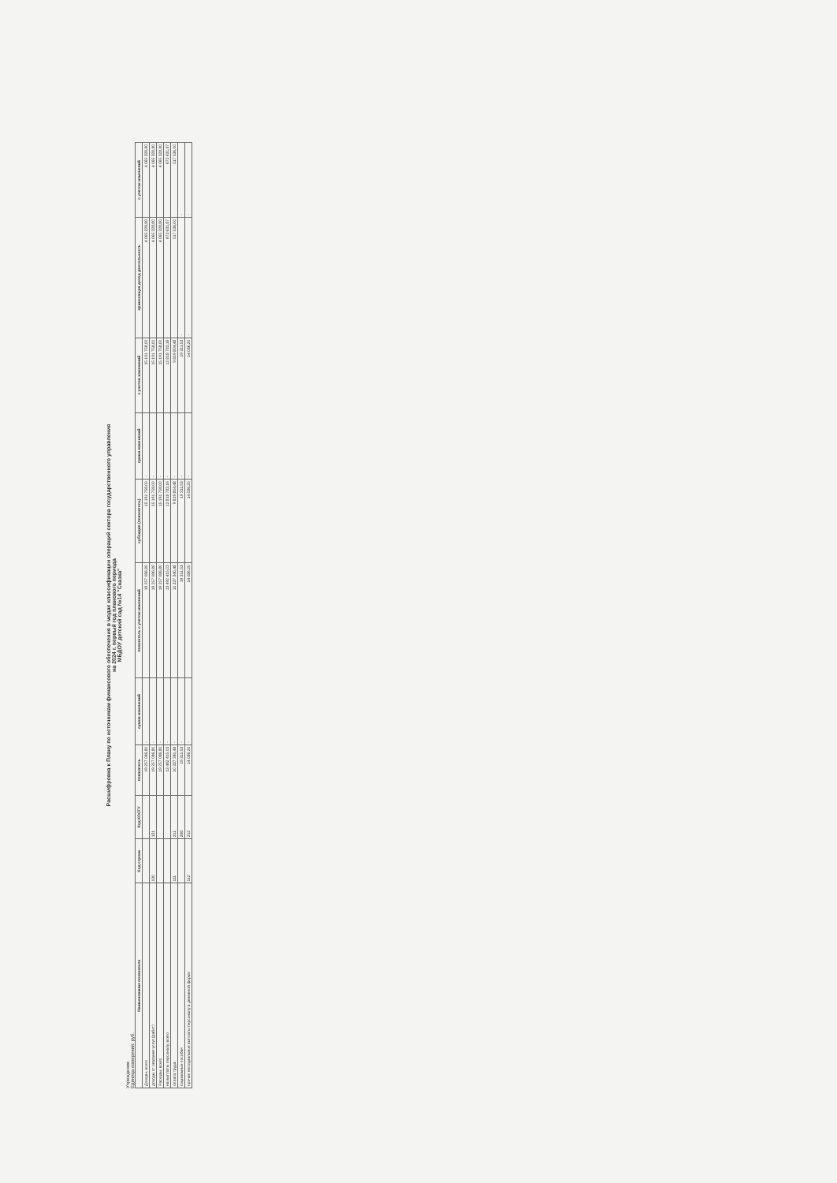Расшифровка к Плану по источникам финансового обеспечения в модах классификации операций сектора государственного управления
на 2024 г. первый год планового периода
МБДОУ детский сад №14 "Сказка"
Учреждение
Единица измерения: руб.
| Наименование показателя | Код строки | Код КОСГУ | показатель | сумма изменений | показатель с учетом изменений | субсидия (показатель) | сумма изменений | с учетом изменений | приносящая доход деятельность | с учетом изменений |
| --- | --- | --- | --- | --- | --- | --- | --- | --- | --- | --- |
| Доходы, всего | | | 19 257 086,80 | - | 19 257 086,80 | 15 191 758,00 | - | 15 191 758,00 | 4 065 328,80 | 4 065 328,80 |
| доходы от оказания услуг (работ) | 130 | 131 | 19 257 086,80 | - | 19 257 086,80 | 15 191 758,00 | - | 15 191 758,00 | 4 065 328,80 | 4 065 328,80 |
| Расходы, всего | | | 19 257 086,80 | - | 19 257 086,80 | 15 191 758,00 | - | 15 191 758,00 | 4 065 328,80 | 4 065 328,80 |
| на выплаты персоналу, всего | | | 13 492 415,03 | - | 13 492 415,03 | 12 818 783,16 | - | 12 818 783,16 | 673 631,87 | 673 631,87 |
| оплата труда | 111 | 211 | 10 337 340,48 | - | 10 337 340,48 | 9 819 804,48 | - | 9 819 804,48 | 517 536,00 | 517 536,00 |
| социальные пособия | | 266 | 19 311,53 | - | 19 311,53 | 19 311,53 | - | 19 311,53 | - | - |
| прочие несоциальные выплаты персоналу в денежной форме | 112 | 212 | 14 086,20 | - | 14 086,20 | 14 086,20 | - | 14 086,20 | - | - |